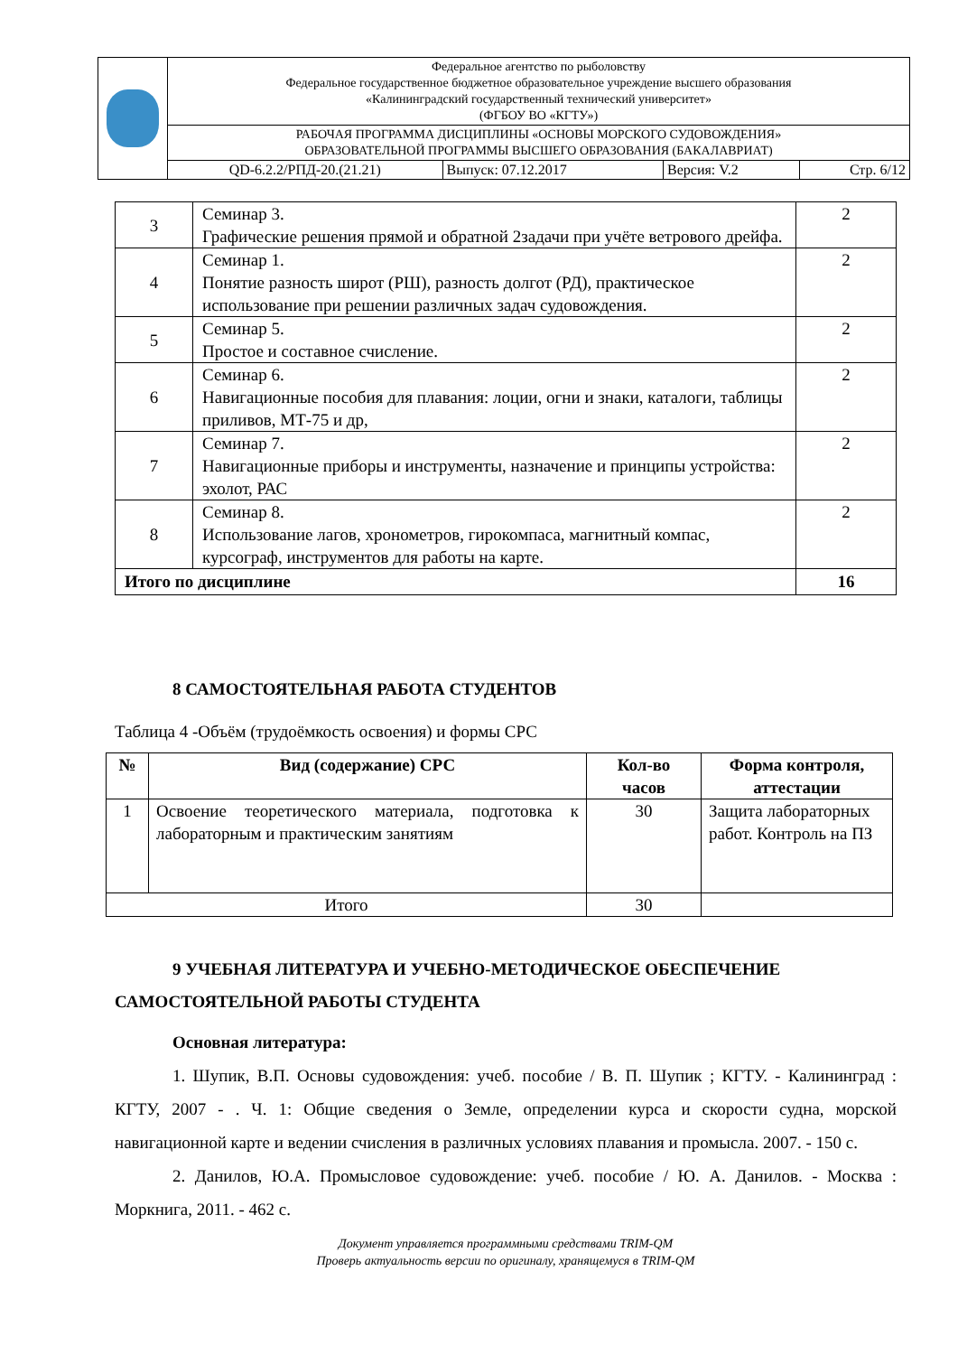| | Федеральное агентство по рыболовству Федеральное государственное бюджетное образовательное учреждение высшего образования «Калининградский государственный технический университет» (ФГБОУ ВО «КГТУ») | | | |
| | РАБОЧАЯ ПРОГРАММА ДИСЦИПЛИНЫ «ОСНОВЫ МОРСКОГО СУДОВОЖДЕНИЯ» ОБРАЗОВАТЕЛЬНОЙ ПРОГРАММЫ ВЫСШЕГО ОБРАЗОВАНИЯ (БАКАЛАВРИАТ) | | | |
| | QD-6.2.2/РПД-20.(21.21) | Выпуск: 07.12.2017 | Версия: V.2 | Стр. 6/12 |
| 3 | Семинар 3. Графические решения прямой и обратной 2задачи при учёте ветрового дрейфа. | 2 |
| 4 | Семинар 1. Понятие разность широт (РШ), разность долгот (РД), практическое использование при решении различных задач судовождения. | 2 |
| 5 | Семинар 5. Простое и составное счисление. | 2 |
| 6 | Семинар 6. Навигационные пособия для плавания: лоции, огни и знаки, каталоги, таблицы приливов, МТ-75 и др, | 2 |
| 7 | Семинар 7. Навигационные приборы и инструменты, назначение и принципы устройства: эхолот, РАС | 2 |
| 8 | Семинар 8. Использование лагов, хронометров, гирокомпаса, магнитный компас, курсограф, инструментов для работы на карте. | 2 |
| Итого по дисциплине | | 16 |
8 САМОСТОЯТЕЛЬНАЯ РАБОТА СТУДЕНТОВ
Таблица 4 -Объём (трудоёмкость освоения) и формы СРС
| № | Вид (содержание) СРС | Кол-во часов | Форма контроля, аттестации |
| --- | --- | --- | --- |
| 1 | Освоение теоретического материала, подготовка к лабораторным и практическим занятиям | 30 | Защита лабораторных работ. Контроль на ПЗ |
| Итого | | 30 | |
9 УЧЕБНАЯ ЛИТЕРАТУРА И УЧЕБНО-МЕТОДИЧЕСКОЕ ОБЕСПЕЧЕНИЕ САМОСТОЯТЕЛЬНОЙ РАБОТЫ СТУДЕНТА
Основная литература:
1. Шупик, В.П. Основы судовождения: учеб. пособие / В. П. Шупик ; КГТУ. - Калининград : КГТУ, 2007 - . Ч. 1: Общие сведения о Земле, определении курса и скорости судна, морской навигационной карте и ведении счисления в различных условиях плавания и промысла. 2007. - 150 с.
2. Данилов, Ю.А. Промысловое судовождение: учеб. пособие / Ю. А. Данилов. - Москва : Моркнига, 2011. - 462 с.
Документ управляется программными средствами TRIM-QM
Проверь актуальность версии по оригиналу, хранящемуся в TRIM-QM